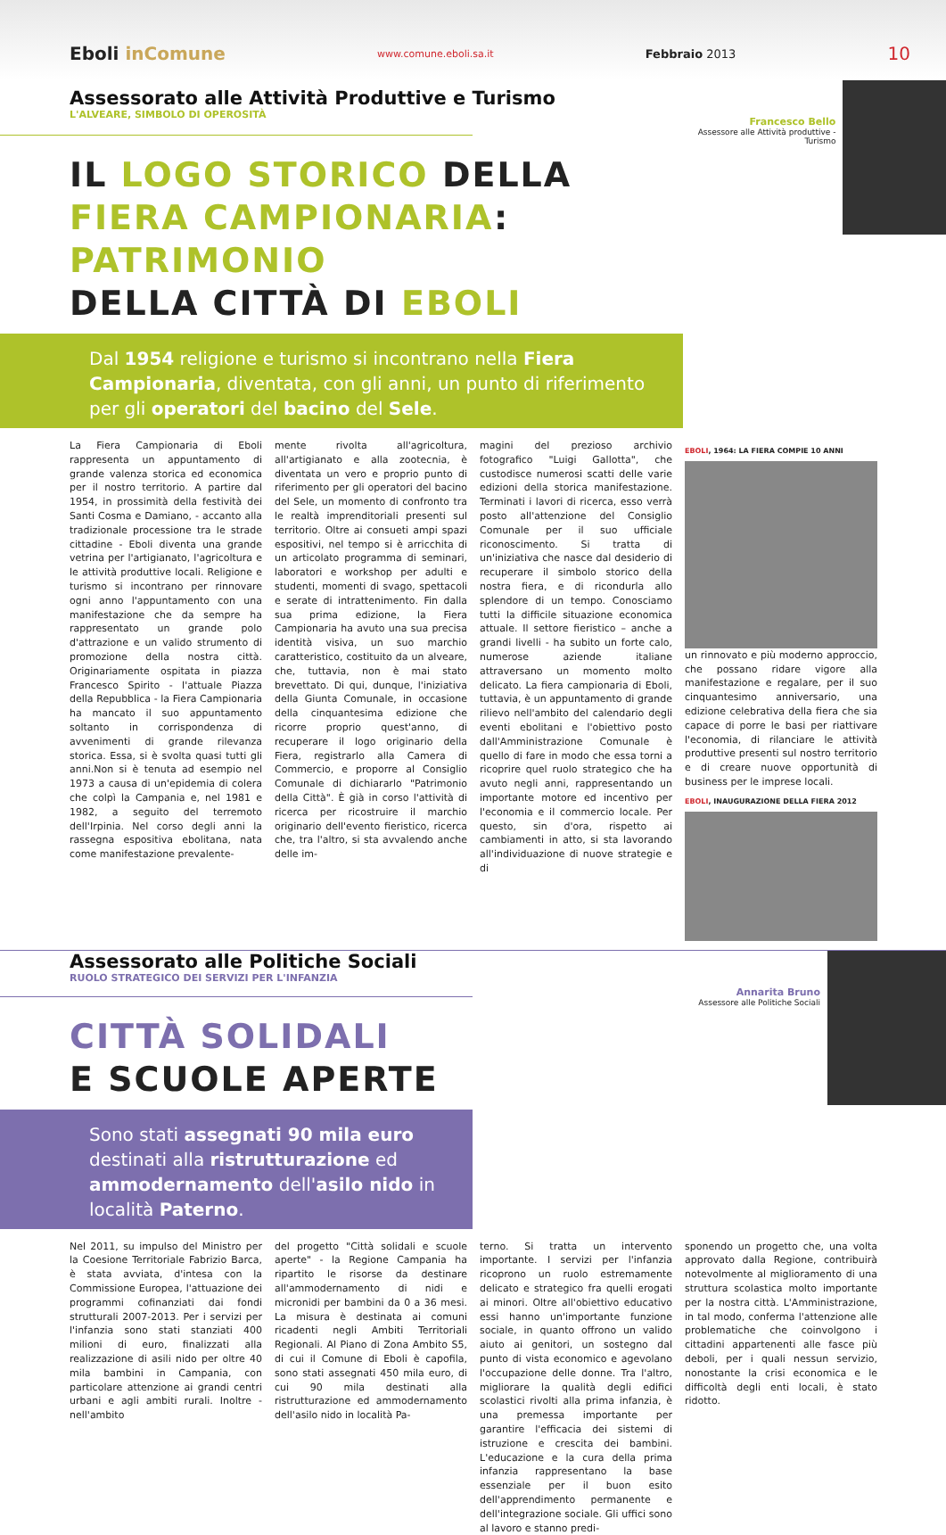Eboli in Comune
www.comune.eboli.sa.it
Febbraio 2013
10
Assessorato alle Attività Produttive e Turismo
L'ALVEARE, SIMBOLO DI OPEROSITÀ
IL LOGO STORICO DELLA FIERA CAMPIONARIA: PATRIMONIO
DELLA CITTÀ DI EBOLI
Francesco Bello
Assessore alle Attività produttive - Turismo
Dal 1954 religione e turismo si incontrano nella Fiera Campionaria, diventata, con gli anni, un punto di riferimento per gli operatori del bacino del Sele.
La Fiera Campionaria di Eboli rappresenta un appuntamento di grande valenza storica ed economica per il nostro territorio. A partire dal 1954, in prossimità della festività dei Santi Cosma e Damiano, - accanto alla tradizionale processione tra le strade cittadine - Eboli diventa una grande vetrina per l'artigianato, l'agricoltura e le attività produttive locali. Religione e turismo si incontrano per rinnovare ogni anno l'appuntamento con una manifestazione che da sempre ha rappresentato un grande polo d'attrazione e un valido strumento di promozione della nostra città. Originariamente ospitata in piazza Francesco Spirito - l'attuale Piazza della Repubblica - la Fiera Campionaria ha mancato il suo appuntamento soltanto in corrispondenza di avvenimenti di grande rilevanza storica. Essa, si è svolta quasi tutti gli anni.Non si è tenuta ad esempio nel 1973 a causa di un'epidemia di colera che colpì la Campania e, nel 1981 e 1982, a seguito del terremoto dell'Irpinia. Nel corso degli anni la rassegna espositiva ebolitana, nata come manifestazione prevalente-
mente rivolta all'agricoltura, all'artigianato e alla zootecnia, è diventata un vero e proprio punto di riferimento per gli operatori del bacino del Sele, un momento di confronto tra le realtà imprenditoriali presenti sul territorio. Oltre ai consueti ampi spazi espositivi, nel tempo si è arricchita di un articolato programma di seminari, laboratori e workshop per adulti e studenti, momenti di svago, spettacoli e serate di intrattenimento. Fin dalla sua prima edizione, la Fiera Campionaria ha avuto una sua precisa identità visiva, un suo marchio caratteristico, costituito da un alveare, che, tuttavia, non è mai stato brevettato. Di qui, dunque, l'iniziativa della Giunta Comunale, in occasione della cinquantesima edizione che ricorre proprio quest'anno, di recuperare il logo originario della Fiera, registrarlo alla Camera di Commercio, e proporre al Consiglio Comunale di dichiararlo "Patrimonio della Città". È già in corso l'attività di ricerca per ricostruire il marchio originario dell'evento fieristico, ricerca che, tra l'altro, si sta avvalendo anche delle im-
magini del prezioso archivio fotografico "Luigi Gallotta", che custodisce numerosi scatti delle varie edizioni della storica manifestazione. Terminati i lavori di ricerca, esso verrà posto all'attenzione del Consiglio Comunale per il suo ufficiale riconoscimento. Si tratta di un'iniziativa che nasce dal desiderio di recuperare il simbolo storico della nostra fiera, e di ricondurla allo splendore di un tempo. Conosciamo tutti la difficile situazione economica attuale. Il settore fieristico – anche a grandi livelli - ha subito un forte calo, numerose aziende italiane attraversano un momento molto delicato. La fiera campionaria di Eboli, tuttavia, è un appuntamento di grande rilievo nell'ambito del calendario degli eventi ebolitani e l'obiettivo posto dall'Amministrazione Comunale è quello di fare in modo che essa torni a ricoprire quel ruolo strategico che ha avuto negli anni, rappresentando un importante motore ed incentivo per l'economia e il commercio locale. Per questo, sin d'ora, rispetto ai cambiamenti in atto, si sta lavorando all'individuazione di nuove strategie e di
EBOLI, 1964: LA FIERA COMPIE 10 ANNI
un rinnovato e più moderno approccio, che possano ridare vigore alla manifestazione e regalare, per il suo cinquantesimo anniversario, una edizione celebrativa della fiera che sia capace di porre le basi per riattivare l'economia, di rilanciare le attività produttive presenti sul nostro territorio e di creare nuove opportunità di business per le imprese locali.
EBOLI, INAUGURAZIONE DELLA FIERA 2012
Assessorato alle Politiche Sociali
RUOLO STRATEGICO DEI SERVIZI PER L'INFANZIA
CITTÀ SOLIDALI
E SCUOLE APERTE
Annarita Bruno
Assessore alle Politiche Sociali
Sono stati assegnati 90 mila euro destinati alla ristrutturazione ed ammodernamento dell'asilo nido in località Paterno.
Nel 2011, su impulso del Ministro per la Coesione Territoriale Fabrizio Barca, è stata avviata, d'intesa con la Commissione Europea, l'attuazione dei programmi cofinanziati dai fondi strutturali 2007-2013. Per i servizi per l'infanzia sono stati stanziati 400 milioni di euro, finalizzati alla realizzazione di asili nido per oltre 40 mila bambini in Campania, con particolare attenzione ai grandi centri urbani e agli ambiti rurali. Inoltre - nell'ambito
del progetto "Città solidali e scuole aperte" - la Regione Campania ha ripartito le risorse da destinare all'ammodernamento di nidi e micronidi per bambini da 0 a 36 mesi. La misura è destinata ai comuni ricadenti negli Ambiti Territoriali Regionali. Al Piano di Zona Ambito S5, di cui il Comune di Eboli è capofila, sono stati assegnati 450 mila euro, di cui 90 mila destinati alla ristrutturazione ed ammodernamento dell'asilo nido in località Pa-
terno. Si tratta un intervento importante. I servizi per l'infanzia ricoprono un ruolo estremamente delicato e strategico fra quelli erogati ai minori. Oltre all'obiettivo educativo essi hanno un'importante funzione sociale, in quanto offrono un valido aiuto ai genitori, un sostegno dal punto di vista economico e agevolano l'occupazione delle donne. Tra l'altro, migliorare la qualità degli edifici scolastici rivolti alla prima infanzia, è una premessa importante per garantire l'efficacia dei sistemi di istruzione e crescita dei bambini. L'educazione e la cura della prima infanzia rappresentano la base essenziale per il buon esito dell'apprendimento permanente e dell'integrazione sociale. Gli uffici sono al lavoro e stanno predi-
sponendo un progetto che, una volta approvato dalla Regione, contribuirà notevolmente al miglioramento di una struttura scolastica molto importante per la nostra città. L'Amministrazione, in tal modo, conferma l'attenzione alle problematiche che coinvolgono i cittadini appartenenti alle fasce più deboli, per i quali nessun servizio, nonostante la crisi economica e le difficoltà degli enti locali, è stato ridotto.